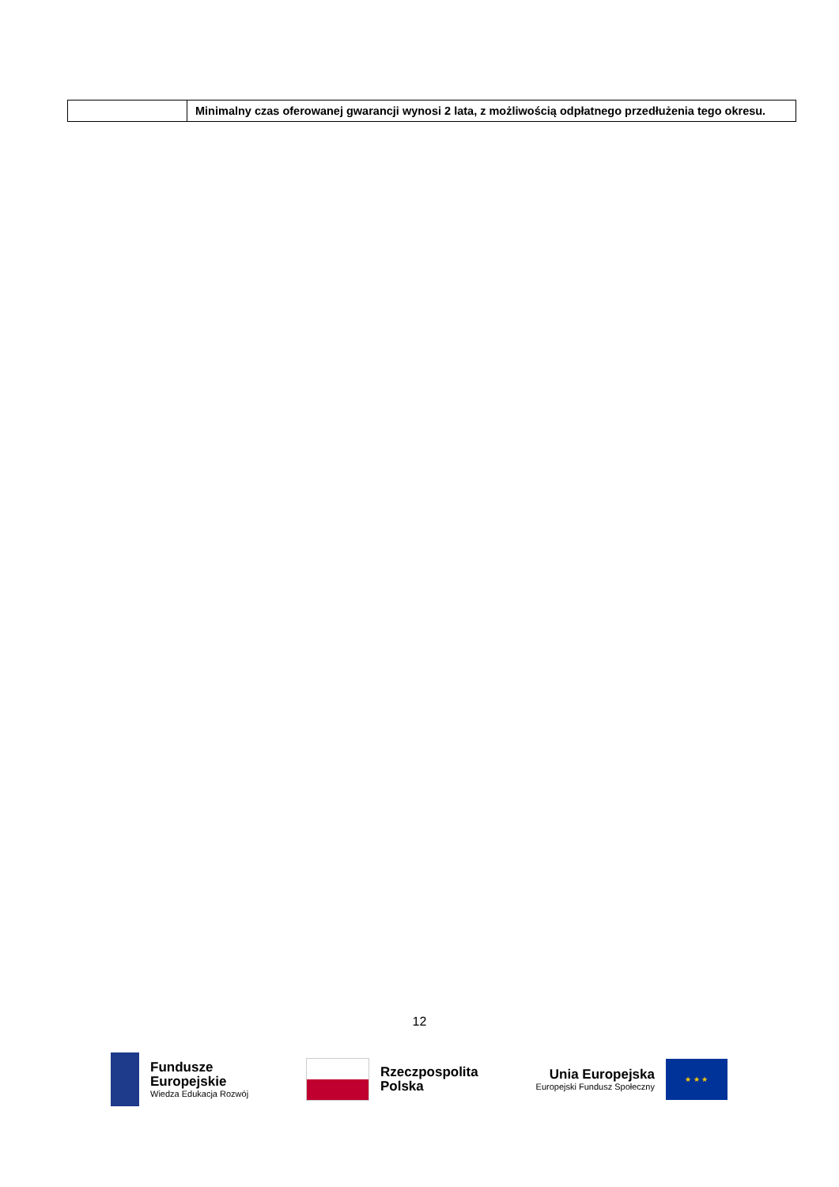| | Minimalny czas oferowanej gwarancji wynosi 2 lata, z możliwością odpłatnego przedłużenia tego okresu. |
12
Fundusze
Europejskie
Wiedza Edukacja Rozwój
Rzeczpospolita
Polska
Unia Europejska
Europejski Fundusz Społeczny
★ ★ ★